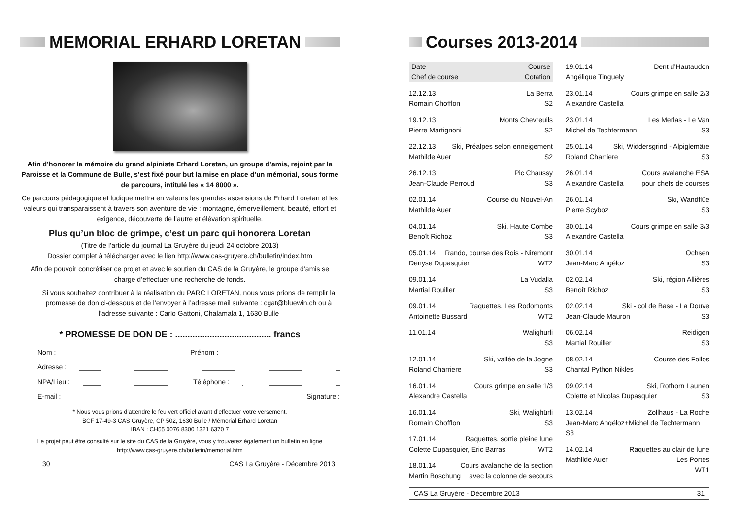MEMORIAL ERHARD LORETAN
Afin d’honorer la mémoire du grand alpiniste Erhard Loretan, un groupe d’amis, rejoint par la Paroisse et la Commune de Bulle, s’est fixé pour but la mise en place d’un mémorial, sous forme de parcours, intitulé les « 14 8000 ».
Ce parcours pédagogique et ludique mettra en valeurs les grandes ascensions de Erhard Loretan et les valeurs qui transparaissent à travers son aventure de vie : montagne, émerveillement, beauté, effort et exigence, découverte de l’autre et élévation spirituelle.
Plus qu’un bloc de grimpe, c’est un parc qui honorera Loretan
(Titre de l’article du journal La Gruyère du jeudi 24 octobre 2013)
Dossier complet à télécharger avec le lien http://www.cas-gruyere.ch/bulletin/index.htm
Afin de pouvoir concrétiser ce projet et avec le soutien du CAS de la Gruyère, le groupe d’amis se charge d’effectuer une recherche de fonds.
Si vous souhaitez contribuer à la réalisation du PARC LORETAN, nous vous prions de remplir la promesse de don ci-dessous et de l’envoyer à l’adresse mail suivante : cgat@bluewin.ch ou à l’adresse suivante : Carlo Gattoni, Chalamala 1, 1630 Bulle
* PROMESSE DE DON DE : ....................................... francs
Nom : Prénom :
Adresse :
NPA/Lieu : Téléphone :
E-mail : Signature :
* Nous vous prions d’attendre le feu vert officiel avant d’effectuer votre versement.
BCF 17-49-3 CAS Gruyère, CP 502, 1630 Bulle / Mémorial Erhard Loretan
IBAN : CH55 0076 8300 1321 6370 7
Le projet peut être consulté sur le site du CAS de la Gruyère, vous y trouverez également un bulletin en ligne
http://www.cas-gruyere.ch/bulletin/memorial.htm
30 CAS La Gruyère - Décembre 2013
Courses 2013-2014
Date Course
Chef de course Cotation
12.12.13 La Berra
Romain Chofflon S2
19.12.13 Monts Chevreuils
Pierre Martignoni S2
22.12.13 Ski, Préalpes selon enneigement
Mathilde Auer S2
26.12.13 Pic Chaussy
Jean-Claude Perroud S3
02.01.14 Course du Nouvel-An
Mathilde Auer
04.01.14 Ski, Haute Combe
Benoît Richoz S3
05.01.14 Rando, course des Rois - Niremont
Denyse Dupasquier WT2
09.01.14 La Vudalla
Martial Rouiller S3
09.01.14 Raquettes, Les Rodomonts
Antoinette Bussard WT2
11.01.14 Walighurli
S3
12.01.14 Ski, vallée de la Jogne
Roland Charriere S3
16.01.14 Cours grimpe en salle 1/3
Alexandre Castella
16.01.14 Ski, Walighürli
Romain Chofflon S3
17.01.14 Raquettes, sortie pleine lune
Colette Dupasquier, Eric Barras WT2
18.01.14 Cours avalanche de la section
Martin Boschung avec la colonne de secours
19.01.14 Dent d’Hautaudon
Angélique Tinguely
23.01.14 Cours grimpe en salle 2/3
Alexandre Castella
23.01.14 Les Merlas - Le Van
Michel de Techtermann S3
25.01.14 Ski, Widdersgrind - Alpiglemäre
Roland Charriere S3
26.01.14 Cours avalanche ESA
Alexandre Castella pour chefs de courses
26.01.14 Ski, Wandflüe
Pierre Scyboz S3
30.01.14 Cours grimpe en salle 3/3
Alexandre Castella
30.01.14 Ochsen
Jean-Marc Angéloz S3
02.02.14 Ski, région Allières
Benoît Richoz S3
02.02.14 Ski - col de Base - La Douve
Jean-Claude Mauron S3
06.02.14 Reidigen
Martial Rouiller S3
08.02.14 Course des Follos
Chantal Python Nikles
09.02.14 Ski, Rothorn Launen
Colette et Nicolas Dupasquier S3
13.02.14 Zollhaus - La Roche
Jean-Marc Angéloz+Michel de Techtermann
S3
14.02.14 Raquettes au clair de lune
Mathilde Auer Les Portes
WT1
CAS La Gruyère - Décembre 2013 31